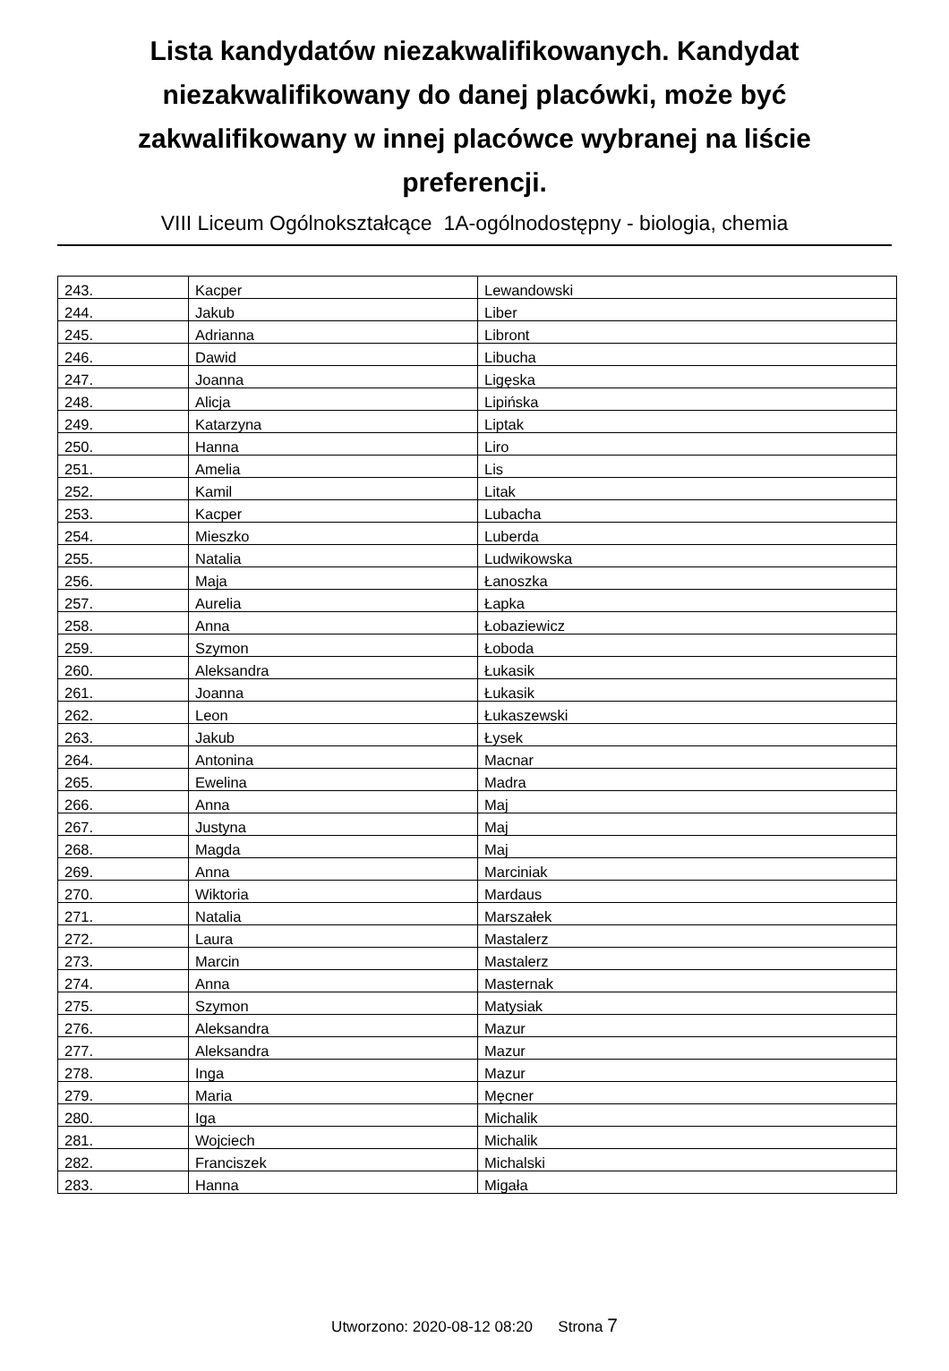Lista kandydatów niezakwalifikowanych. Kandydat niezakwalifikowany do danej placówki, może być zakwalifikowany w innej placówce wybranej na liście preferencji.
VIII Liceum Ogólnokształcące 1A-ogólnodostępny - biologia, chemia
| 243. | Kacper | Lewandowski |
| 244. | Jakub | Liber |
| 245. | Adrianna | Libront |
| 246. | Dawid | Libucha |
| 247. | Joanna | Ligęska |
| 248. | Alicja | Lipińska |
| 249. | Katarzyna | Liptak |
| 250. | Hanna | Liro |
| 251. | Amelia | Lis |
| 252. | Kamil | Litak |
| 253. | Kacper | Lubacha |
| 254. | Mieszko | Luberda |
| 255. | Natalia | Ludwikowska |
| 256. | Maja | Łanoszka |
| 257. | Aurelia | Łapka |
| 258. | Anna | Łobaziewicz |
| 259. | Szymon | Łoboda |
| 260. | Aleksandra | Łukasik |
| 261. | Joanna | Łukasik |
| 262. | Leon | Łukaszewski |
| 263. | Jakub | Łysek |
| 264. | Antonina | Macnar |
| 265. | Ewelina | Madra |
| 266. | Anna | Maj |
| 267. | Justyna | Maj |
| 268. | Magda | Maj |
| 269. | Anna | Marciniak |
| 270. | Wiktoria | Mardaus |
| 271. | Natalia | Marszałek |
| 272. | Laura | Mastalerz |
| 273. | Marcin | Mastalerz |
| 274. | Anna | Masternak |
| 275. | Szymon | Matysiak |
| 276. | Aleksandra | Mazur |
| 277. | Aleksandra | Mazur |
| 278. | Inga | Mazur |
| 279. | Maria | Męcner |
| 280. | Iga | Michalik |
| 281. | Wojciech | Michalik |
| 282. | Franciszek | Michalski |
| 283. | Hanna | Migała |
Utworzono: 2020-08-12 08:20 Strona 7